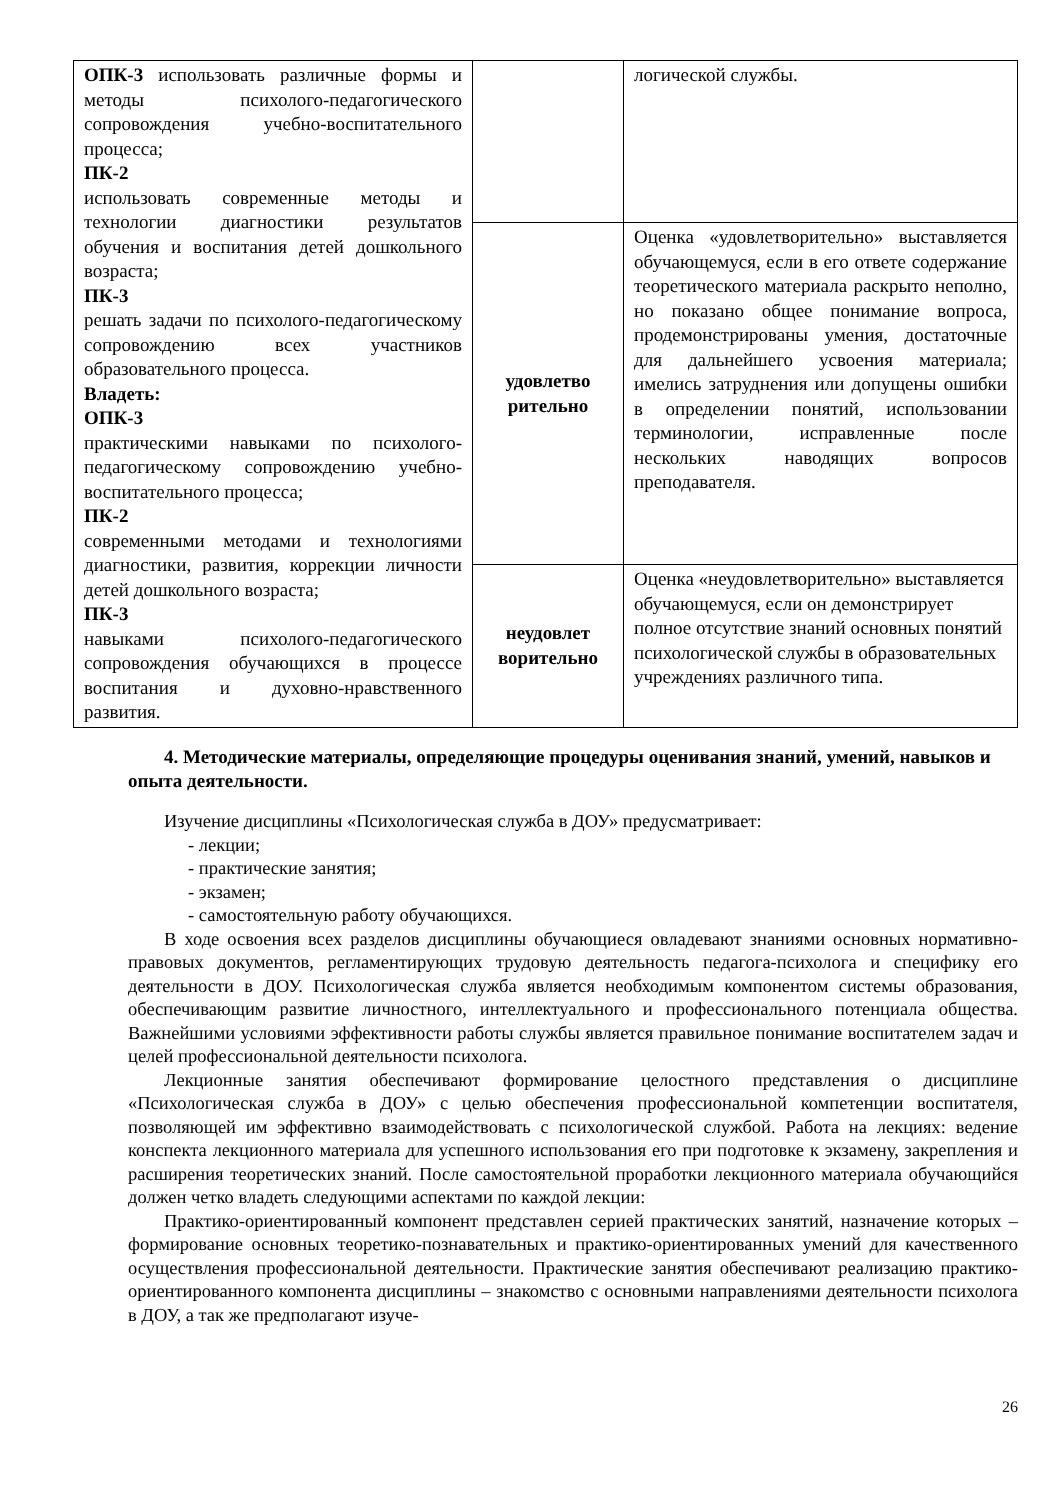| ОПК-3 использовать различные формы и методы психолого-педагогического сопровождения учебно-воспитательного процесса; ПК-2 использовать современные методы и технологии диагностики результатов обучения и воспитания детей дошкольного возраста; ПК-3 решать задачи по психолого-педагогическому сопровождению всех участников образовательного процесса. Владеть: ОПК-3 практическими навыками по психолого-педагогическому сопровождению учебно-воспитательного процесса; ПК-2 современными методами и технологиями диагностики, развития, коррекции личности детей дошкольного возраста; ПК-3 навыками психолого-педагогического сопровождения обучающихся в процессе воспитания и духовно-нравственного развития. | | логической службы. |
| | удовлетво рительно | Оценка «удовлетворительно» выставляется обучающемуся, если в его ответе содержание теоретического материала раскрыто неполно, но показано общее понимание вопроса, продемонстрированы умения, достаточные для дальнейшего усвоения материала; имелись затруднения или допущены ошибки в определении понятий, использовании терминологии, исправленные после нескольких наводящих вопросов преподавателя. |
| | неудовлет ворительно | Оценка «неудовлетворительно» выставляется обучающемуся, если он демонстрирует полное отсутствие знаний основных понятий психологической службы в образовательных учреждениях различного типа. |
4. Методические материалы, определяющие процедуры оценивания знаний, умений, навыков и опыта деятельности.
Изучение дисциплины «Психологическая служба в ДОУ» предусматривает:
- лекции;
- практические занятия;
- экзамен;
- самостоятельную работу обучающихся.
В ходе освоения всех разделов дисциплины обучающиеся овладевают знаниями основных нормативно-правовых документов, регламентирующих трудовую деятельность педагога-психолога и специфику его деятельности в ДОУ. Психологическая служба является необходимым компонентом системы образования, обеспечивающим развитие личностного, интеллектуального и профессионального потенциала общества. Важнейшими условиями эффективности работы службы является правильное понимание воспитателем задач и целей профессиональной деятельности психолога.
Лекционные занятия обеспечивают формирование целостного представления о дисциплине «Психологическая служба в ДОУ» с целью обеспечения профессиональной компетенции воспитателя, позволяющей им эффективно взаимодействовать с психологической службой. Работа на лекциях: ведение конспекта лекционного материала для успешного использования его при подготовке к экзамену, закрепления и расширения теоретических знаний. После самостоятельной проработки лекционного материала обучающийся должен четко владеть следующими аспектами по каждой лекции:
Практико-ориентированный компонент представлен серией практических занятий, назначение которых – формирование основных теоретико-познавательных и практико-ориентированных умений для качественного осуществления профессиональной деятельности. Практические занятия обеспечивают реализацию практико-ориентированного компонента дисциплины – знакомство с основными направлениями деятельности психолога в ДОУ, а так же предполагают изуче-
26